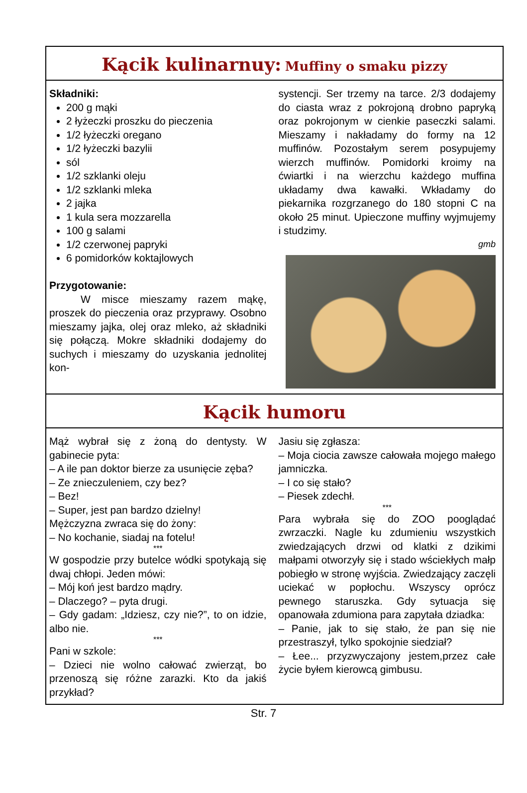Kącik kulinarnuy: Muffiny o smaku pizzy
Składniki:
200 g mąki
2 łyżeczki proszku do pieczenia
1/2 łyżeczki oregano
1/2 łyżeczki bazylii
sól
1/2 szklanki oleju
1/2 szklanki mleka
2 jajka
1 kula sera mozzarella
100 g salami
1/2 czerwonej papryki
6 pomidorków koktajlowych
Przygotowanie:
   W misce mieszamy razem mąkę, proszek do pieczenia oraz przyprawy. Osobno mieszamy jajka, olej oraz mleko, aż składniki się połączą. Mokre składniki dodajemy do suchych i mieszamy do uzyskania jednolitej kon-
systencji. Ser trzemy na tarce. 2/3 dodajemy do ciasta wraz z pokrojoną drobno papryką oraz pokrojonym w cienkie paseczki salami. Mieszamy i nakładamy do formy na 12 muffinów. Pozostałym serem posypujemy wierzch muffinów. Pomidorki kroimy na ćwiartki i na wierzchu każdego muffina układamy dwa kawałki. Wkładamy do piekarnika rozgrzanego do 180 stopni C na około 25 minut. Upieczone muffiny wyjmujemy i studzimy.
gmb
Kącik humoru
Mąż wybrał się z żoną do dentysty. W gabinecie pyta:
– A ile pan doktor bierze za usunięcie zęba?
– Ze znieczuleniem, czy bez?
– Bez!
– Super, jest pan bardzo dzielny!
Mężczyzna zwraca się do żony:
– No kochanie, siadaj na fotelu!
***
W gospodzie przy butelce wódki spotykają się dwaj chłopi. Jeden mówi:
– Mój koń jest bardzo mądry.
– Dlaczego? – pyta drugi.
– Gdy gadam: „Idziesz, czy nie?”, to on idzie, albo nie.
***
Pani w szkole:
– Dzieci nie wolno całować zwierząt, bo przenoszą się różne zarazki. Kto da jakiś przykład?
Jasiu się zgłasza:
– Moja ciocia zawsze całowała mojego małego jamniczka.
– I co się stało?
– Piesek zdechł.
***
Para wybrała się do ZOO pooglądać zwrzaczki. Nagle ku zdumieniu wszystkich zwiedzających drzwi od klatki z dzikimi małpami otworzyły się i stado wściekłych małp pobiegło w stronę wyjścia. Zwiedzający zaczęli uciekać w popłochu. Wszyscy oprócz pewnego staruszka. Gdy sytuacja się opanowała zdumiona para zapytała dziadka:
– Panie, jak to się stało, że pan się nie przestraszył, tylko spokojnie siedział?
– Łee... przyzwyczajony jestem,przez całe życie byłem kierowcą gimbusu.
Str. 7